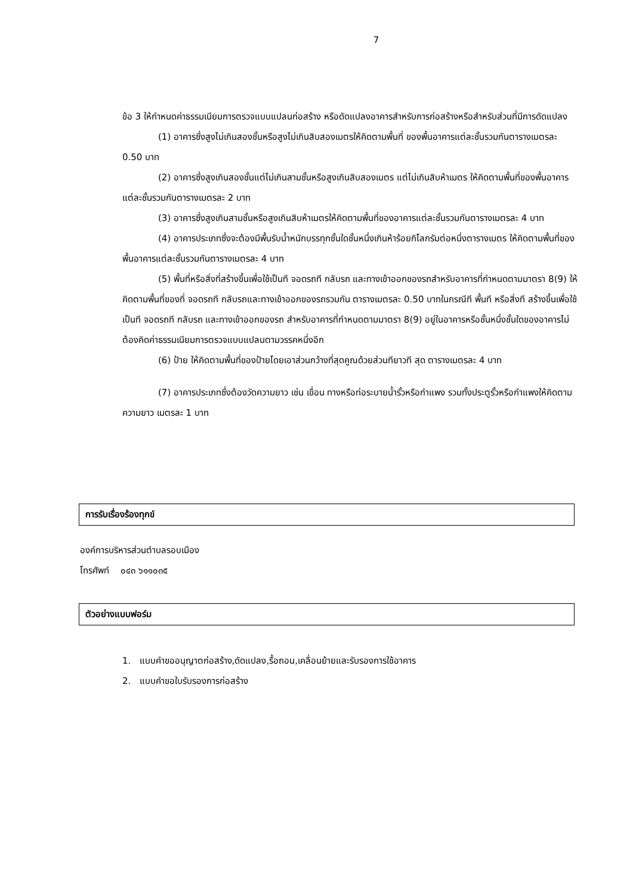7
ข้อ 3 ให้กำหนดค่าธรรมเนียมการตรวจแบบแปลนก่อสร้าง หรือดัดแปลงอาคารสำหรับการก่อสร้างหรือสำหรับส่วนที่มีการดัดแปลง
(1) อาคารซึ่งสูงไม่เกินสองชั้นหรือสูงไม่เกินสิบสองเมตรให้คิดตามพื้นที่ ของพื้นอาคารแต่ละชั้นรวมกันตารางเมตรละ 0.50 บาท
(2) อาคารซึ่งสูงเกินสองชั้นแต่ไม่เกินสามชั้นหรือสูงเกินสิบสองเมตร แต่ไม่เกินสิบห้าเมตร ให้คิดตามพื้นที่ของพื้นอาคารแต่ละชั้นรวมกันตารางเมตรละ 2 บาท
(3) อาคารซึ่งสูงเกินสามชั้นหรือสูงเกินสิบห้าเมตรให้คิดตามพื้นที่ของอาคารแต่ละชั้นรวมกันตารางเมตรละ 4 บาท
(4) อาคารประเภทซึ่งจะต้องมีพื้นรับน้ำหนักบรรทุกชั้นใดชั้นหนึ่งเกินห้าร้อยกิโลกรัมต่อหนึ่งตารางเมตร ให้คิดตามพื้นที่ของพื้นอาคารแต่ละชั้นรวมกันตารางเมตรละ 4 บาท
(5) พื้นที่หรือสิ่งที่สร้างขึ้นเพื่อใช้เป็นที จอดรถที กลับรถ และทางเข้าออกของรถสำหรับอาคารที่กำหนดตามมาตรา 8(9) ให้คิดตามพื้นที่ของที่ จอดรถที กลับรถและทางเข้าออกของรถรวมกัน ตารางเมตรละ 0.50 บาทในกรณีที พื้นที หรือสิ่งที สร้างขึ้นเพื่อใช้เป็นที จอดรถที กลับรถ และทางเข้าออกของรถ สำหรับอาคารที่กำหนดตามมาตรา 8(9) อยู่ในอาคารหรือชั้นหนึ่งชั้นใดของอาคารไม่ต้องคิดค่าธรรมเนียมการตรวจแบบแปลนตามวรรคหนึ่งอีก
(6) ป้าย ให้คิดตามพื้นที่ของป้ายโดยเอาส่วนกว้างที่สุดคูณด้วยส่วนทียาวที สุด ตารางเมตรละ 4 บาท
(7) อาคารประเภทซึ่งต้องวัดความยาว เช่น เขื่อน ทางหรือท่อระบายน้ำรั้วหรือกำแพง รวมทั้งประตูรั้วหรือกำแพงให้คิดตามความยาว เมตรละ 1 บาท
การรับเรื่องร้องทุกข์
องค์การบริหารส่วนตำบลรอบเมือง
โทรศัพท์ ๐๔๓ ๖๑๑๐๓๕
ตัวอย่างแบบฟอร์ม
1. แบบคำขออนุญาตก่อสร้าง,ดัดแปลง,รื้อถอน,เคลื่อนย้ายและรับรองการใช้อาคาร
2. แบบคำขอใบรับรองการก่อสร้าง